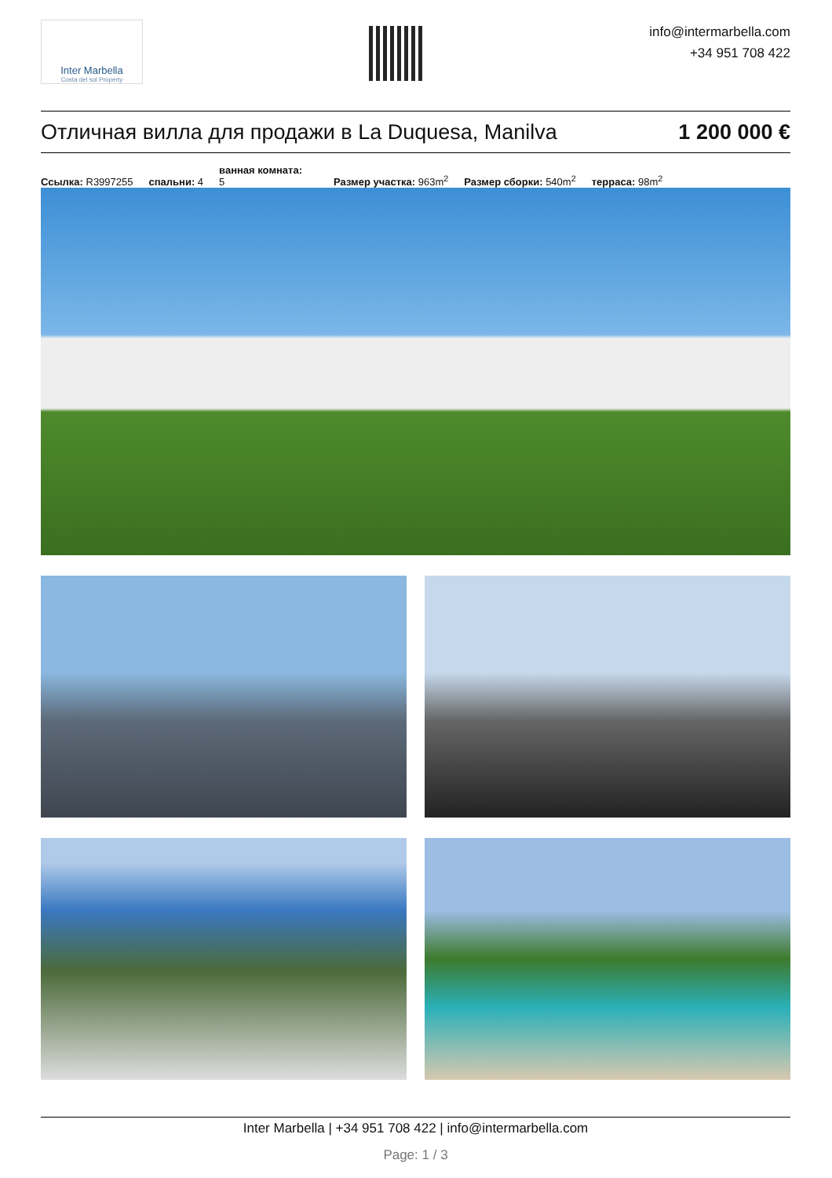Inter Marbella
Costa del sol Property
info@intermarbella.com
+34 951 708 422
Отличная вилла для продажи в La Duquesa, Manilva 1 200 000 €
Ссылка: R3997255 спальни: 4 ванная комната:
5 Размер участка: 963m<sup>2</sup> Размер сборки: 540m<sup>2</sup> терраса: 98m<sup>2</sup>
Inter Marbella | +34 951 708 422 | info@intermarbella.com
Page: 1 / 3